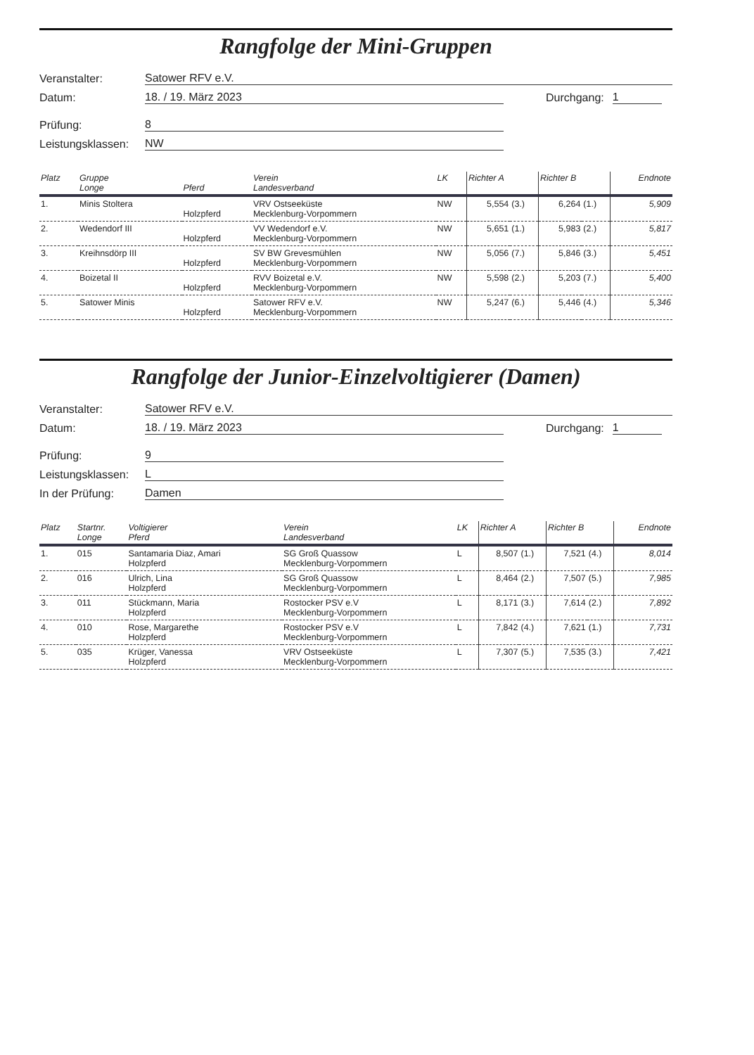Rangfolge der Mini-Gruppen
Veranstalter: Satower RFV e.V.
Datum: 18. / 19. März 2023 Durchgang: 1
Prüfung: 8
Leistungsklassen: NW
| Platz | Gruppe Longe | Pferd | Verein Landesverband | LK | Richter A | | Richter B | | Endnote |
| --- | --- | --- | --- | --- | --- | --- | --- | --- | --- |
| 1. | Minis Stoltera | Holzpferd | VRV Ostseeküste Mecklenburg-Vorpommern | NW | 5,554 | (3.) | 6,264 | (1.) | 5,909 |
| 2. | Wedendorf III | Holzpferd | VV Wedendorf e.V. Mecklenburg-Vorpommern | NW | 5,651 | (1.) | 5,983 | (2.) | 5,817 |
| 3. | Kreihnsdörp III | Holzpferd | SV BW Grevesmühlen Mecklenburg-Vorpommern | NW | 5,056 | (7.) | 5,846 | (3.) | 5,451 |
| 4. | Boizetal II | Holzpferd | RVV Boizetal e.V. Mecklenburg-Vorpommern | NW | 5,598 | (2.) | 5,203 | (7.) | 5,400 |
| 5. | Satower Minis | Holzpferd | Satower RFV e.V. Mecklenburg-Vorpommern | NW | 5,247 | (6.) | 5,446 | (4.) | 5,346 |
Rangfolge der Junior-Einzelvoltigierer (Damen)
Veranstalter: Satower RFV e.V.
Datum: 18. / 19. März 2023 Durchgang: 1
Prüfung: 9
Leistungsklassen: L
In der Prüfung: Damen
| Platz | Startnr. Longe | Voltigierer Pferd | Verein Landesverband | LK | Richter A | | Richter B | | Endnote |
| --- | --- | --- | --- | --- | --- | --- | --- | --- | --- |
| 1. | 015 | Santamaria Diaz, Amari Holzpferd | SG Groß Quassow Mecklenburg-Vorpommern | L | 8,507 | (1.) | 7,521 | (4.) | 8,014 |
| 2. | 016 | Ulrich, Lina Holzpferd | SG Groß Quassow Mecklenburg-Vorpommern | L | 8,464 | (2.) | 7,507 | (5.) | 7,985 |
| 3. | 011 | Stückmann, Maria Holzpferd | Rostocker PSV e.V Mecklenburg-Vorpommern | L | 8,171 | (3.) | 7,614 | (2.) | 7,892 |
| 4. | 010 | Rose, Margarethe Holzpferd | Rostocker PSV e.V Mecklenburg-Vorpommern | L | 7,842 | (4.) | 7,621 | (1.) | 7,731 |
| 5. | 035 | Krüger, Vanessa Holzpferd | VRV Ostseeküste Mecklenburg-Vorpommern | L | 7,307 | (5.) | 7,535 | (3.) | 7,421 |